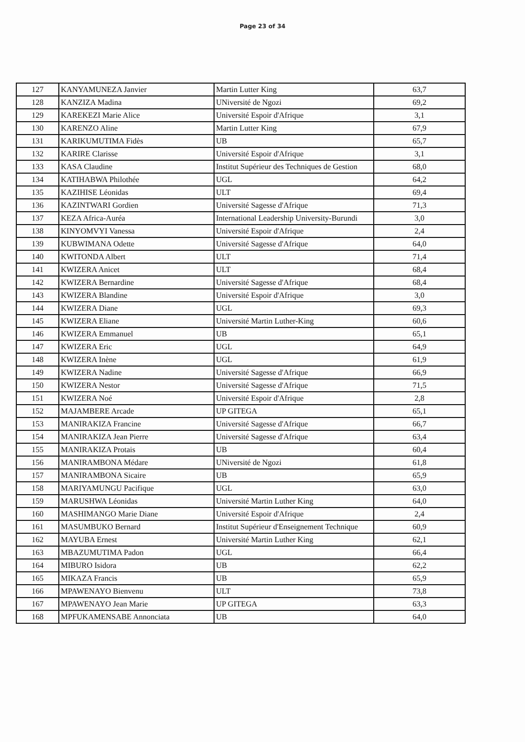Page 23 of 34
| 127 | KANYAMUNEZA Janvier | Martin Lutter King | 63,7 |
| 128 | KANZIZA Madina | UNiversité de Ngozi | 69,2 |
| 129 | KAREKEZI Marie Alice | Université Espoir d'Afrique | 3,1 |
| 130 | KARENZO Aline | Martin Lutter King | 67,9 |
| 131 | KARIKUMUTIMA Fidès | UB | 65,7 |
| 132 | KARIRE Clarisse | Université Espoir d'Afrique | 3,1 |
| 133 | KASA Claudine | Institut Supérieur des Techniques de Gestion | 68,0 |
| 134 | KATIHABWA Philothée | UGL | 64,2 |
| 135 | KAZIHISE Léonidas | ULT | 69,4 |
| 136 | KAZINTWARI Gordien | Université Sagesse d'Afrique | 71,3 |
| 137 | KEZA Africa-Auréa | International Leadership University-Burundi | 3,0 |
| 138 | KINYOMVYI Vanessa | Université Espoir d'Afrique | 2,4 |
| 139 | KUBWIMANA Odette | Université Sagesse d'Afrique | 64,0 |
| 140 | KWITONDA Albert | ULT | 71,4 |
| 141 | KWIZERA Anicet | ULT | 68,4 |
| 142 | KWIZERA Bernardine | Université Sagesse d'Afrique | 68,4 |
| 143 | KWIZERA Blandine | Université Espoir d'Afrique | 3,0 |
| 144 | KWIZERA Diane | UGL | 69,3 |
| 145 | KWIZERA Eliane | Université Martin Luther-King | 60,6 |
| 146 | KWIZERA Emmanuel | UB | 65,1 |
| 147 | KWIZERA Eric | UGL | 64,9 |
| 148 | KWIZERA Inène | UGL | 61,9 |
| 149 | KWIZERA Nadine | Université Sagesse d'Afrique | 66,9 |
| 150 | KWIZERA Nestor | Université Sagesse d'Afrique | 71,5 |
| 151 | KWIZERA Noé | Université Espoir d'Afrique | 2,8 |
| 152 | MAJAMBERE Arcade | UP GITEGA | 65,1 |
| 153 | MANIRAKIZA Francine | Université Sagesse d'Afrique | 66,7 |
| 154 | MANIRAKIZA Jean Pierre | Université Sagesse d'Afrique | 63,4 |
| 155 | MANIRAKIZA Protais | UB | 60,4 |
| 156 | MANIRAMBONA Médare | UNiversité de Ngozi | 61,8 |
| 157 | MANIRAMBONA Sicaire | UB | 65,9 |
| 158 | MARIYAMUNGU Pacifique | UGL | 63,0 |
| 159 | MARUSHWA Léonidas | Université Martin Luther King | 64,0 |
| 160 | MASHIMANGO Marie Diane | Université Espoir d'Afrique | 2,4 |
| 161 | MASUMBUKO Bernard | Institut Supérieur d'Enseignement Technique | 60,9 |
| 162 | MAYUBA Ernest | Université Martin Luther King | 62,1 |
| 163 | MBAZUMUTIMA Padon | UGL | 66,4 |
| 164 | MIBURO Isidora | UB | 62,2 |
| 165 | MIKAZA Francis | UB | 65,9 |
| 166 | MPAWENAYO Bienvenu | ULT | 73,8 |
| 167 | MPAWENAYO Jean Marie | UP GITEGA | 63,3 |
| 168 | MPFUKAMENSABE Annonciata | UB | 64,0 |